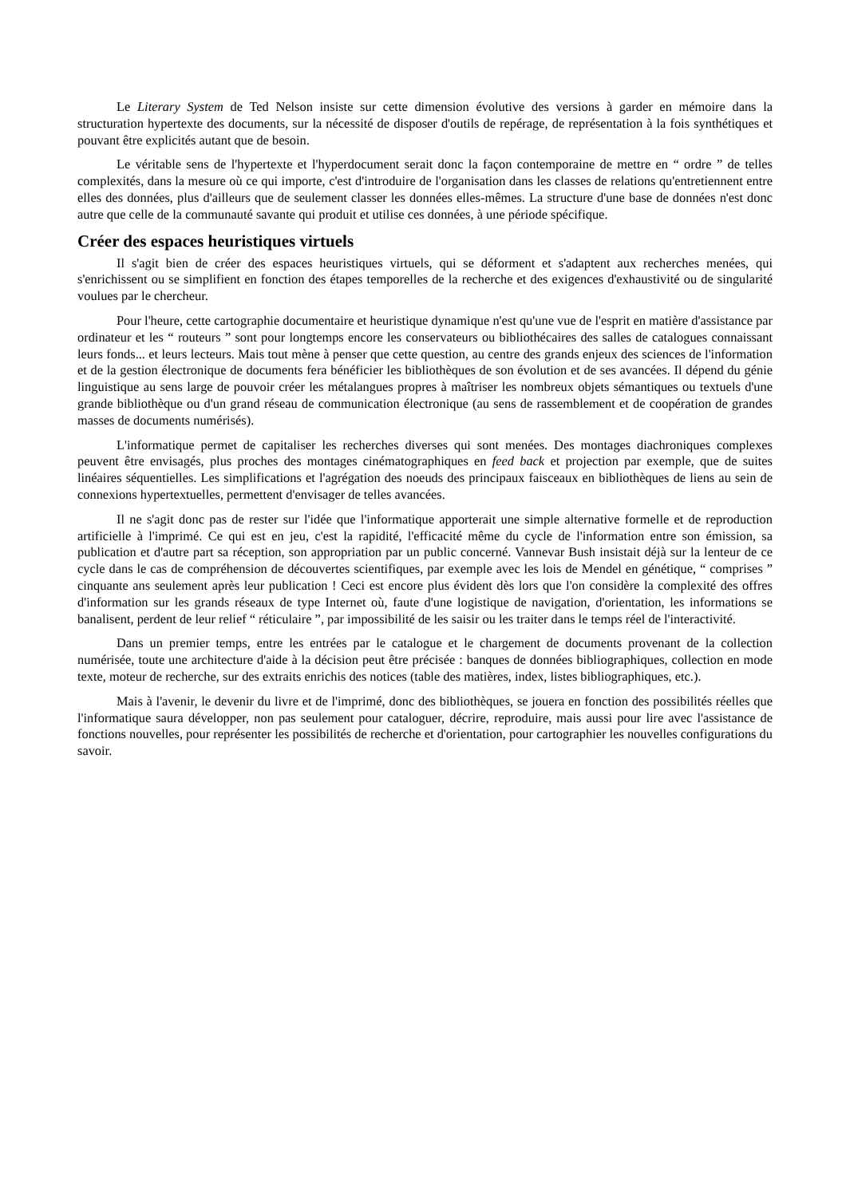Le Literary System de Ted Nelson insiste sur cette dimension évolutive des versions à garder en mémoire dans la structuration hypertexte des documents, sur la nécessité de disposer d'outils de repérage, de représentation à la fois synthétiques et pouvant être explicités autant que de besoin.
Le véritable sens de l'hypertexte et l'hyperdocument serait donc la façon contemporaine de mettre en “ ordre ” de telles complexités, dans la mesure où ce qui importe, c'est d'introduire de l'organisation dans les classes de relations qu'entretiennent entre elles des données, plus d'ailleurs que de seulement classer les données elles-mêmes. La structure d'une base de données n'est donc autre que celle de la communauté savante qui produit et utilise ces données, à une période spécifique.
Créer des espaces heuristiques virtuels
Il s'agit bien de créer des espaces heuristiques virtuels, qui se déforment et s'adaptent aux recherches menées, qui s'enrichissent ou se simplifient en fonction des étapes temporelles de la recherche et des exigences d'exhaustivité ou de singularité voulues par le chercheur.
Pour l'heure, cette cartographie documentaire et heuristique dynamique n'est qu'une vue de l'esprit en matière d'assistance par ordinateur et les “ routeurs ” sont pour longtemps encore les conservateurs ou bibliothécaires des salles de catalogues connaissant leurs fonds... et leurs lecteurs. Mais tout mène à penser que cette question, au centre des grands enjeux des sciences de l'information et de la gestion électronique de documents fera bénéficier les bibliothèques de son évolution et de ses avancées. Il dépend du génie linguistique au sens large de pouvoir créer les métalangues propres à maîtriser les nombreux objets sémantiques ou textuels d'une grande bibliothèque ou d'un grand réseau de communication électronique (au sens de rassemblement et de coopération de grandes masses de documents numérisés).
L'informatique permet de capitaliser les recherches diverses qui sont menées. Des montages diachroniques complexes peuvent être envisagés, plus proches des montages cinématographiques en feed back et projection par exemple, que de suites linéaires séquentielles. Les simplifications et l'agrégation des noeuds des principaux faisceaux en bibliothèques de liens au sein de connexions hypertextuelles, permettent d'envisager de telles avancées.
Il ne s'agit donc pas de rester sur l'idée que l'informatique apporterait une simple alternative formelle et de reproduction artificielle à l'imprimé. Ce qui est en jeu, c'est la rapidité, l'efficacité même du cycle de l'information entre son émission, sa publication et d'autre part sa réception, son appropriation par un public concerné. Vannevar Bush insistait déjà sur la lenteur de ce cycle dans le cas de compréhension de découvertes scientifiques, par exemple avec les lois de Mendel en génétique, “ comprises ” cinquante ans seulement après leur publication ! Ceci est encore plus évident dès lors que l'on considère la complexité des offres d'information sur les grands réseaux de type Internet où, faute d'une logistique de navigation, d'orientation, les informations se banalisent, perdent de leur relief “ réticulaire ”, par impossibilité de les saisir ou les traiter dans le temps réel de l'interactivité.
Dans un premier temps, entre les entrées par le catalogue et le chargement de documents provenant de la collection numérisée, toute une architecture d'aide à la décision peut être précisée : banques de données bibliographiques, collection en mode texte, moteur de recherche, sur des extraits enrichis des notices (table des matières, index, listes bibliographiques, etc.).
Mais à l'avenir, le devenir du livre et de l'imprimé, donc des bibliothèques, se jouera en fonction des possibilités réelles que l'informatique saura développer, non pas seulement pour cataloguer, décrire, reproduire, mais aussi pour lire avec l'assistance de fonctions nouvelles, pour représenter les possibilités de recherche et d'orientation, pour cartographier les nouvelles configurations du savoir.